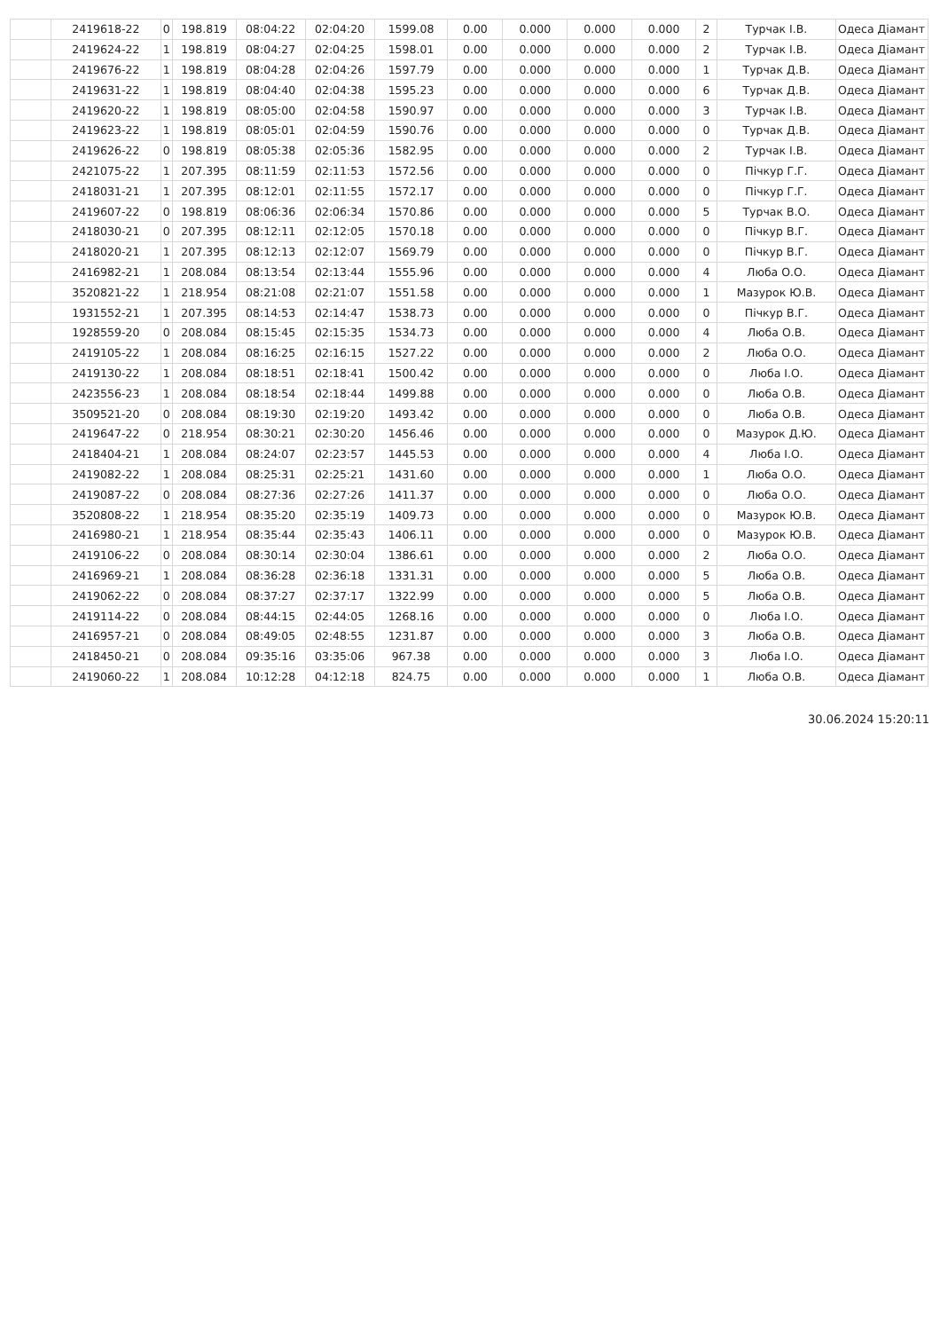| | 2419618-22 | 0 | 198.819 | 08:04:22 | 02:04:20 | 1599.08 | 0.00 | 0.000 | 0.000 | 0.000 | 2 | Турчак І.В. | Одеса Діамант |
| | 2419624-22 | 1 | 198.819 | 08:04:27 | 02:04:25 | 1598.01 | 0.00 | 0.000 | 0.000 | 0.000 | 2 | Турчак І.В. | Одеса Діамант |
| | 2419676-22 | 1 | 198.819 | 08:04:28 | 02:04:26 | 1597.79 | 0.00 | 0.000 | 0.000 | 0.000 | 1 | Турчак Д.В. | Одеса Діамант |
| | 2419631-22 | 1 | 198.819 | 08:04:40 | 02:04:38 | 1595.23 | 0.00 | 0.000 | 0.000 | 0.000 | 6 | Турчак Д.В. | Одеса Діамант |
| | 2419620-22 | 1 | 198.819 | 08:05:00 | 02:04:58 | 1590.97 | 0.00 | 0.000 | 0.000 | 0.000 | 3 | Турчак І.В. | Одеса Діамант |
| | 2419623-22 | 1 | 198.819 | 08:05:01 | 02:04:59 | 1590.76 | 0.00 | 0.000 | 0.000 | 0.000 | 0 | Турчак Д.В. | Одеса Діамант |
| | 2419626-22 | 0 | 198.819 | 08:05:38 | 02:05:36 | 1582.95 | 0.00 | 0.000 | 0.000 | 0.000 | 2 | Турчак І.В. | Одеса Діамант |
| | 2421075-22 | 1 | 207.395 | 08:11:59 | 02:11:53 | 1572.56 | 0.00 | 0.000 | 0.000 | 0.000 | 0 | Пічкур Г.Г. | Одеса Діамант |
| | 2418031-21 | 1 | 207.395 | 08:12:01 | 02:11:55 | 1572.17 | 0.00 | 0.000 | 0.000 | 0.000 | 0 | Пічкур Г.Г. | Одеса Діамант |
| | 2419607-22 | 0 | 198.819 | 08:06:36 | 02:06:34 | 1570.86 | 0.00 | 0.000 | 0.000 | 0.000 | 5 | Турчак В.О. | Одеса Діамант |
| | 2418030-21 | 0 | 207.395 | 08:12:11 | 02:12:05 | 1570.18 | 0.00 | 0.000 | 0.000 | 0.000 | 0 | Пічкур В.Г. | Одеса Діамант |
| | 2418020-21 | 1 | 207.395 | 08:12:13 | 02:12:07 | 1569.79 | 0.00 | 0.000 | 0.000 | 0.000 | 0 | Пічкур В.Г. | Одеса Діамант |
| | 2416982-21 | 1 | 208.084 | 08:13:54 | 02:13:44 | 1555.96 | 0.00 | 0.000 | 0.000 | 0.000 | 4 | Люба О.О. | Одеса Діамант |
| | 3520821-22 | 1 | 218.954 | 08:21:08 | 02:21:07 | 1551.58 | 0.00 | 0.000 | 0.000 | 0.000 | 1 | Мазурок Ю.В. | Одеса Діамант |
| | 1931552-21 | 1 | 207.395 | 08:14:53 | 02:14:47 | 1538.73 | 0.00 | 0.000 | 0.000 | 0.000 | 0 | Пічкур В.Г. | Одеса Діамант |
| | 1928559-20 | 0 | 208.084 | 08:15:45 | 02:15:35 | 1534.73 | 0.00 | 0.000 | 0.000 | 0.000 | 4 | Люба О.В. | Одеса Діамант |
| | 2419105-22 | 1 | 208.084 | 08:16:25 | 02:16:15 | 1527.22 | 0.00 | 0.000 | 0.000 | 0.000 | 2 | Люба О.О. | Одеса Діамант |
| | 2419130-22 | 1 | 208.084 | 08:18:51 | 02:18:41 | 1500.42 | 0.00 | 0.000 | 0.000 | 0.000 | 0 | Люба І.О. | Одеса Діамант |
| | 2423556-23 | 1 | 208.084 | 08:18:54 | 02:18:44 | 1499.88 | 0.00 | 0.000 | 0.000 | 0.000 | 0 | Люба О.В. | Одеса Діамант |
| | 3509521-20 | 0 | 208.084 | 08:19:30 | 02:19:20 | 1493.42 | 0.00 | 0.000 | 0.000 | 0.000 | 0 | Люба О.В. | Одеса Діамант |
| | 2419647-22 | 0 | 218.954 | 08:30:21 | 02:30:20 | 1456.46 | 0.00 | 0.000 | 0.000 | 0.000 | 0 | Мазурок Д.Ю. | Одеса Діамант |
| | 2418404-21 | 1 | 208.084 | 08:24:07 | 02:23:57 | 1445.53 | 0.00 | 0.000 | 0.000 | 0.000 | 4 | Люба І.О. | Одеса Діамант |
| | 2419082-22 | 1 | 208.084 | 08:25:31 | 02:25:21 | 1431.60 | 0.00 | 0.000 | 0.000 | 0.000 | 1 | Люба О.О. | Одеса Діамант |
| | 2419087-22 | 0 | 208.084 | 08:27:36 | 02:27:26 | 1411.37 | 0.00 | 0.000 | 0.000 | 0.000 | 0 | Люба О.О. | Одеса Діамант |
| | 3520808-22 | 1 | 218.954 | 08:35:20 | 02:35:19 | 1409.73 | 0.00 | 0.000 | 0.000 | 0.000 | 0 | Мазурок Ю.В. | Одеса Діамант |
| | 2416980-21 | 1 | 218.954 | 08:35:44 | 02:35:43 | 1406.11 | 0.00 | 0.000 | 0.000 | 0.000 | 0 | Мазурок Ю.В. | Одеса Діамант |
| | 2419106-22 | 0 | 208.084 | 08:30:14 | 02:30:04 | 1386.61 | 0.00 | 0.000 | 0.000 | 0.000 | 2 | Люба О.О. | Одеса Діамант |
| | 2416969-21 | 1 | 208.084 | 08:36:28 | 02:36:18 | 1331.31 | 0.00 | 0.000 | 0.000 | 0.000 | 5 | Люба О.В. | Одеса Діамант |
| | 2419062-22 | 0 | 208.084 | 08:37:27 | 02:37:17 | 1322.99 | 0.00 | 0.000 | 0.000 | 0.000 | 5 | Люба О.В. | Одеса Діамант |
| | 2419114-22 | 0 | 208.084 | 08:44:15 | 02:44:05 | 1268.16 | 0.00 | 0.000 | 0.000 | 0.000 | 0 | Люба І.О. | Одеса Діамант |
| | 2416957-21 | 0 | 208.084 | 08:49:05 | 02:48:55 | 1231.87 | 0.00 | 0.000 | 0.000 | 0.000 | 3 | Люба О.В. | Одеса Діамант |
| | 2418450-21 | 0 | 208.084 | 09:35:16 | 03:35:06 | 967.38 | 0.00 | 0.000 | 0.000 | 0.000 | 3 | Люба І.О. | Одеса Діамант |
| | 2419060-22 | 1 | 208.084 | 10:12:28 | 04:12:18 | 824.75 | 0.00 | 0.000 | 0.000 | 0.000 | 1 | Люба О.В. | Одеса Діамант |
30.06.2024 15:20:11